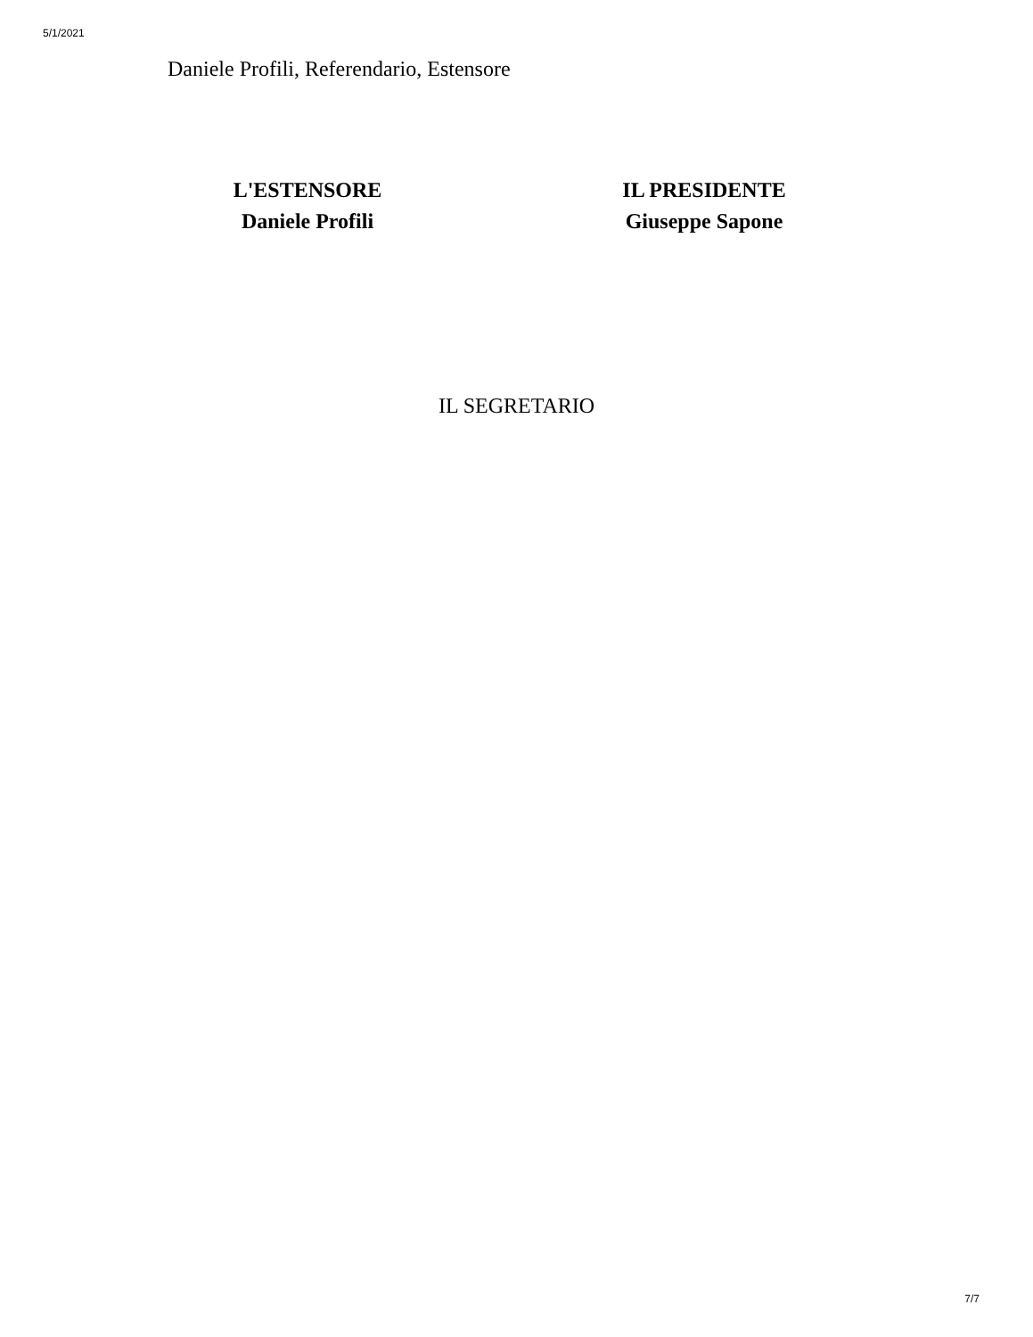5/1/2021
Daniele Profili, Referendario, Estensore
L'ESTENSORE
Daniele Profili
IL PRESIDENTE
Giuseppe Sapone
IL SEGRETARIO
7/7